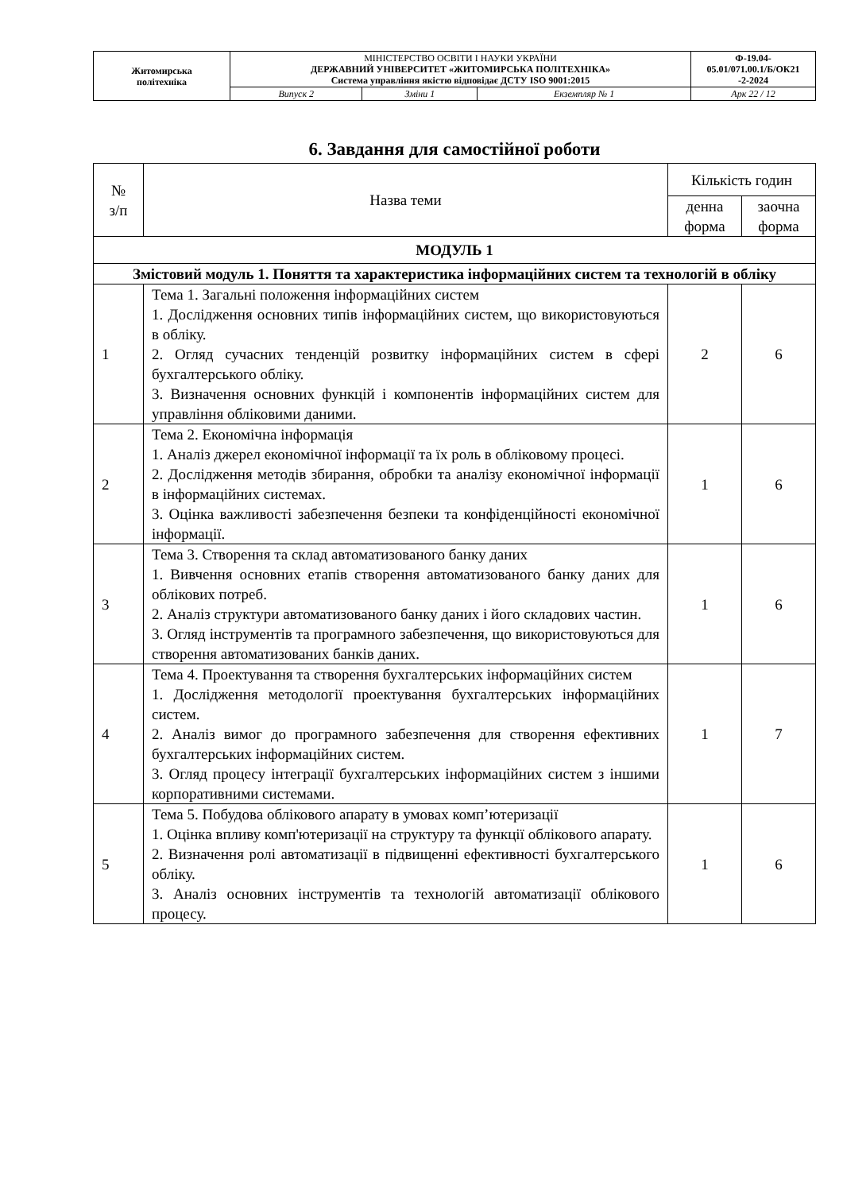| Житомирська політехніка | МІНІСТЕРСТВО ОСВІТИ І НАУКИ УКРАЇНИ ДЕРЖАВНИЙ УНІВЕРСИТЕТ «ЖИТОМИРСЬКА ПОЛІТЕХНІКА» Система управління якістю відповідає ДСТУ ISO 9001:2015 | | | Ф-19.04- 05.01/071.00.1/Б/ОК21 -2-2024 |
| | Випуск 2 | Зміни 1 | Екземпляр № 1 | Арк 22 / 12 |
6. Завдання для самостійної роботи
| № з/п | Назва теми | Кількість годин | |
| | | денна форма | заочна форма |
| МОДУЛЬ 1 | | | |
| Змістовий модуль 1. Поняття та характеристика інформаційних систем та технологій в обліку | | | |
| 1 | Тема 1. Загальні положення інформаційних систем 1. Дослідження основних типів інформаційних систем, що використовуються в обліку. 2. Огляд сучасних тенденцій розвитку інформаційних систем в сфері бухгалтерського обліку. 3. Визначення основних функцій і компонентів інформаційних систем для управління обліковими даними. | 2 | 6 |
| 2 | Тема 2. Економічна інформація 1. Аналіз джерел економічної інформації та їх роль в обліковому процесі. 2. Дослідження методів збирання, обробки та аналізу економічної інформації в інформаційних системах. 3. Оцінка важливості забезпечення безпеки та конфіденційності економічної інформації. | 1 | 6 |
| 3 | Тема 3. Створення та склад автоматизованого банку даних 1. Вивчення основних етапів створення автоматизованого банку даних для облікових потреб. 2. Аналіз структури автоматизованого банку даних і його складових частин. 3. Огляд інструментів та програмного забезпечення, що використовуються для створення автоматизованих банків даних. | 1 | 6 |
| 4 | Тема 4. Проектування та створення бухгалтерських інформаційних систем 1. Дослідження методології проектування бухгалтерських інформаційних систем. 2. Аналіз вимог до програмного забезпечення для створення ефективних бухгалтерських інформаційних систем. 3. Огляд процесу інтеграції бухгалтерських інформаційних систем з іншими корпоративними системами. | 1 | 7 |
| 5 | Тема 5. Побудова облікового апарату в умовах комп’ютеризації 1. Оцінка впливу комп'ютеризації на структуру та функції облікового апарату. 2. Визначення ролі автоматизації в підвищенні ефективності бухгалтерського обліку. 3. Аналіз основних інструментів та технологій автоматизації облікового процесу. | 1 | 6 |